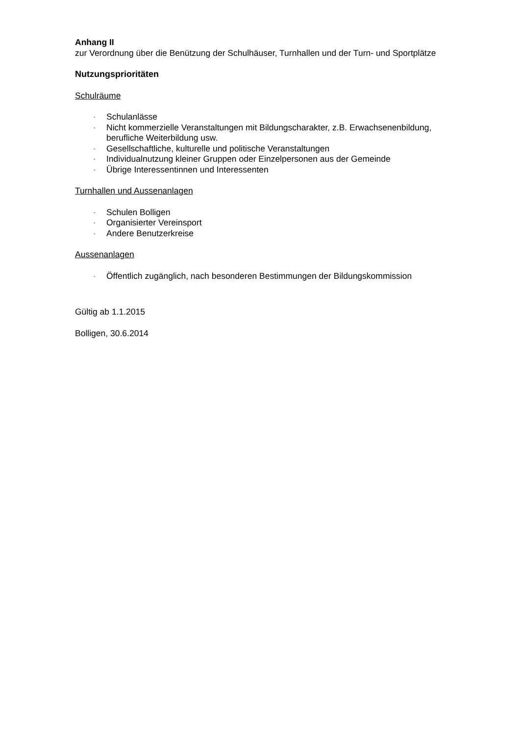Anhang II
zur Verordnung über die Benützung der Schulhäuser, Turnhallen und der Turn- und Sportplätze
Nutzungsprioritäten
Schulräume
- Schulanlässe
- Nicht kommerzielle Veranstaltungen mit Bildungscharakter, z.B. Erwachsenenbildung, berufliche Weiterbildung usw.
- Gesellschaftliche, kulturelle und politische Veranstaltungen
- Individualnutzung kleiner Gruppen oder Einzelpersonen aus der Gemeinde
- Übrige Interessentinnen und Interessenten
Turnhallen und Aussenanlagen
- Schulen Bolligen
- Organisierter Vereinsport
- Andere Benutzerkreise
Aussenanlagen
- Öffentlich zugänglich, nach besonderen Bestimmungen der Bildungskommission
Gültig ab 1.1.2015
Bolligen, 30.6.2014